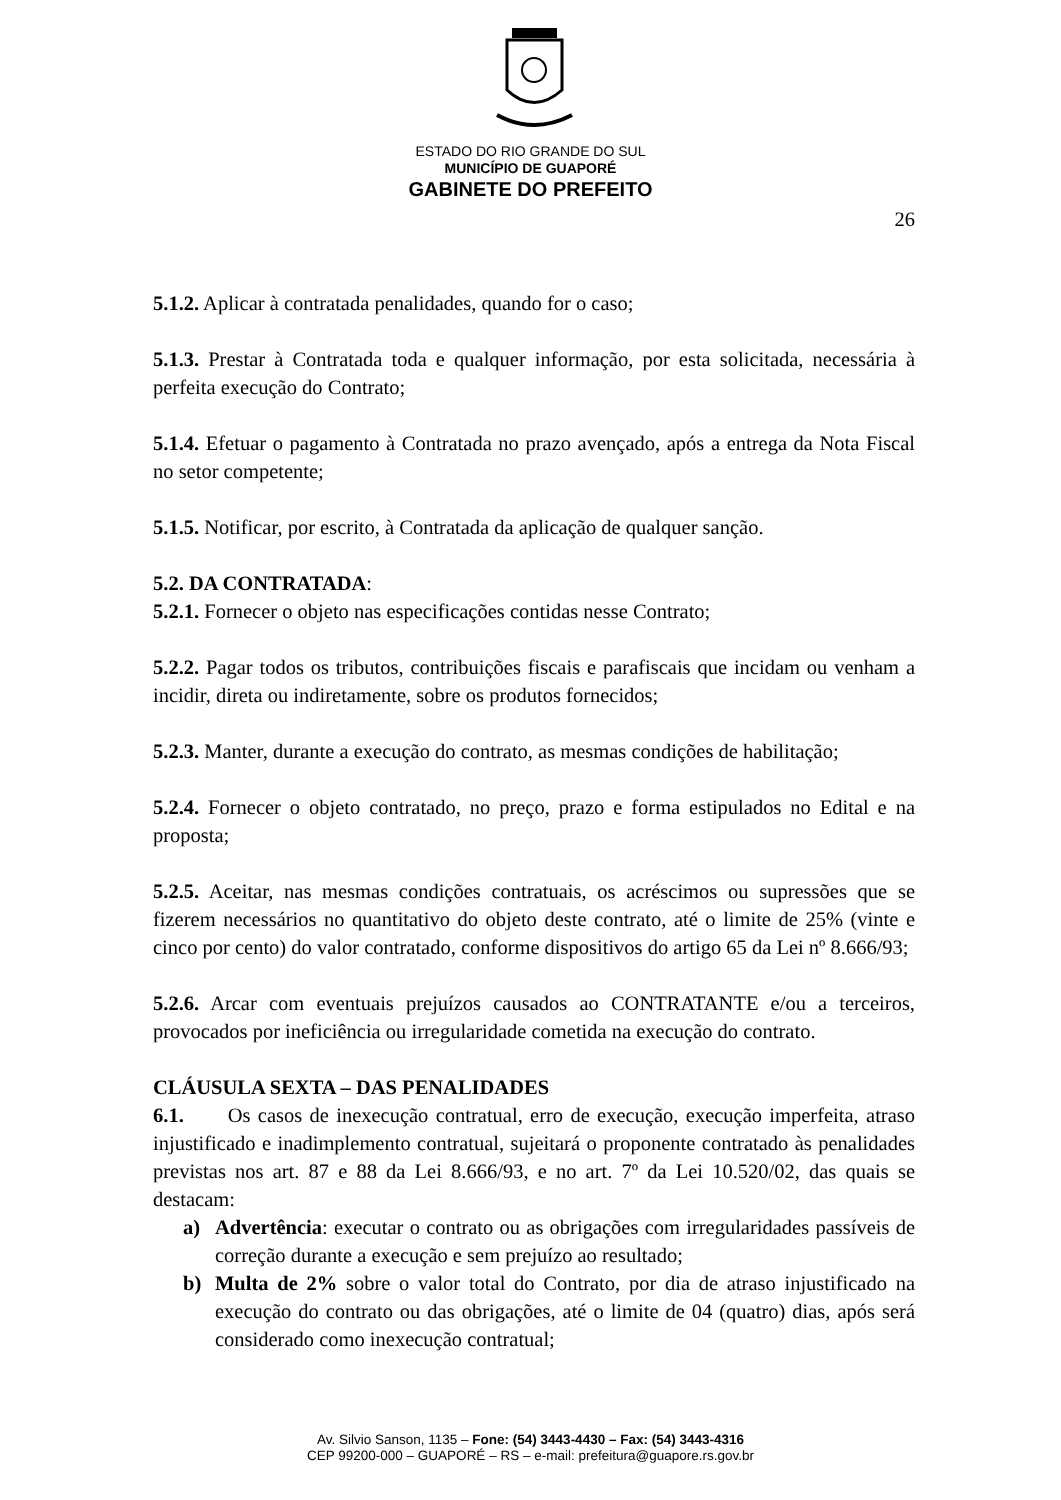ESTADO DO RIO GRANDE DO SUL
MUNICÍPIO DE GUAPORÉ
GABINETE DO PREFEITO
26
5.1.2. Aplicar à contratada penalidades, quando for o caso;
5.1.3. Prestar à Contratada toda e qualquer informação, por esta solicitada, necessária à perfeita execução do Contrato;
5.1.4. Efetuar o pagamento à Contratada no prazo avençado, após a entrega da Nota Fiscal no setor competente;
5.1.5. Notificar, por escrito, à Contratada da aplicação de qualquer sanção.
5.2. DA CONTRATADA:
5.2.1. Fornecer o objeto nas especificações contidas nesse Contrato;
5.2.2. Pagar todos os tributos, contribuições fiscais e parafiscais que incidam ou venham a incidir, direta ou indiretamente, sobre os produtos fornecidos;
5.2.3. Manter, durante a execução do contrato, as mesmas condições de habilitação;
5.2.4. Fornecer o objeto contratado, no preço, prazo e forma estipulados no Edital e na proposta;
5.2.5. Aceitar, nas mesmas condições contratuais, os acréscimos ou supressões que se fizerem necessários no quantitativo do objeto deste contrato, até o limite de 25% (vinte e cinco por cento) do valor contratado, conforme dispositivos do artigo 65 da Lei nº 8.666/93;
5.2.6. Arcar com eventuais prejuízos causados ao CONTRATANTE e/ou a terceiros, provocados por ineficiência ou irregularidade cometida na execução do contrato.
CLÁUSULA SEXTA – DAS PENALIDADES
6.1. Os casos de inexecução contratual, erro de execução, execução imperfeita, atraso injustificado e inadimplemento contratual, sujeitará o proponente contratado às penalidades previstas nos art. 87 e 88 da Lei 8.666/93, e no art. 7º da Lei 10.520/02, das quais se destacam:
a) Advertência: executar o contrato ou as obrigações com irregularidades passíveis de correção durante a execução e sem prejuízo ao resultado;
b) Multa de 2% sobre o valor total do Contrato, por dia de atraso injustificado na execução do contrato ou das obrigações, até o limite de 04 (quatro) dias, após será considerado como inexecução contratual;
Av. Silvio Sanson, 1135 – Fone: (54) 3443-4430 – Fax: (54) 3443-4316
CEP 99200-000 – GUAPORÉ – RS – e-mail: prefeitura@guapore.rs.gov.br